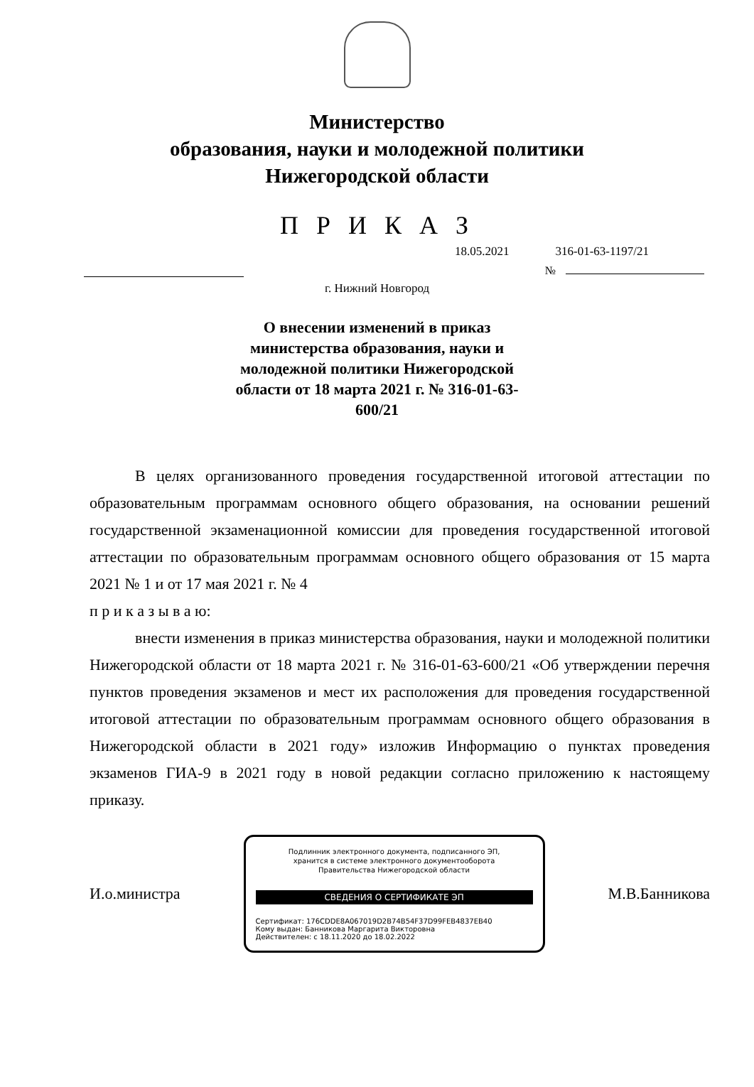Министерство
образования, науки и молодежной политики
Нижегородской области
П Р И К А З
18.05.2021 316-01-63-1197/21
№
г. Нижний Новгород
О внесении изменений в приказ министерства образования, науки и молодежной политики Нижегородской области от 18 марта 2021 г. № 316-01-63-600/21
В целях организованного проведения государственной итоговой аттестации по образовательным программам основного общего образования, на основании решений государственной экзаменационной комиссии для проведения государственной итоговой аттестации по образовательным программам основного общего образования от 15 марта 2021 № 1 и от 17 мая 2021 г. № 4
п р и к а з ы в а ю:
внести изменения в приказ министерства образования, науки и молодежной политики Нижегородской области от 18 марта 2021 г. № 316-01-63-600/21 «Об утверждении перечня пунктов проведения экзаменов и мест их расположения для проведения государственной итоговой аттестации по образовательным программам основного общего образования в Нижегородской области в 2021 году» изложив Информацию о пунктах проведения экзаменов ГИА-9 в 2021 году в новой редакции согласно приложению к настоящему приказу.
И.о.министра
Подлинник электронного документа, подписанного ЭП,
хранится в системе электронного документооборота
Правительства Нижегородской области
СВЕДЕНИЯ О СЕРТИФИКАТЕ ЭП
Сертификат: 176CDDE8A067019D2B74B54F37D99FEB4837EB40
Кому выдан: Банникова Маргарита Викторовна
Действителен: с 18.11.2020 до 18.02.2022
М.В.Банникова